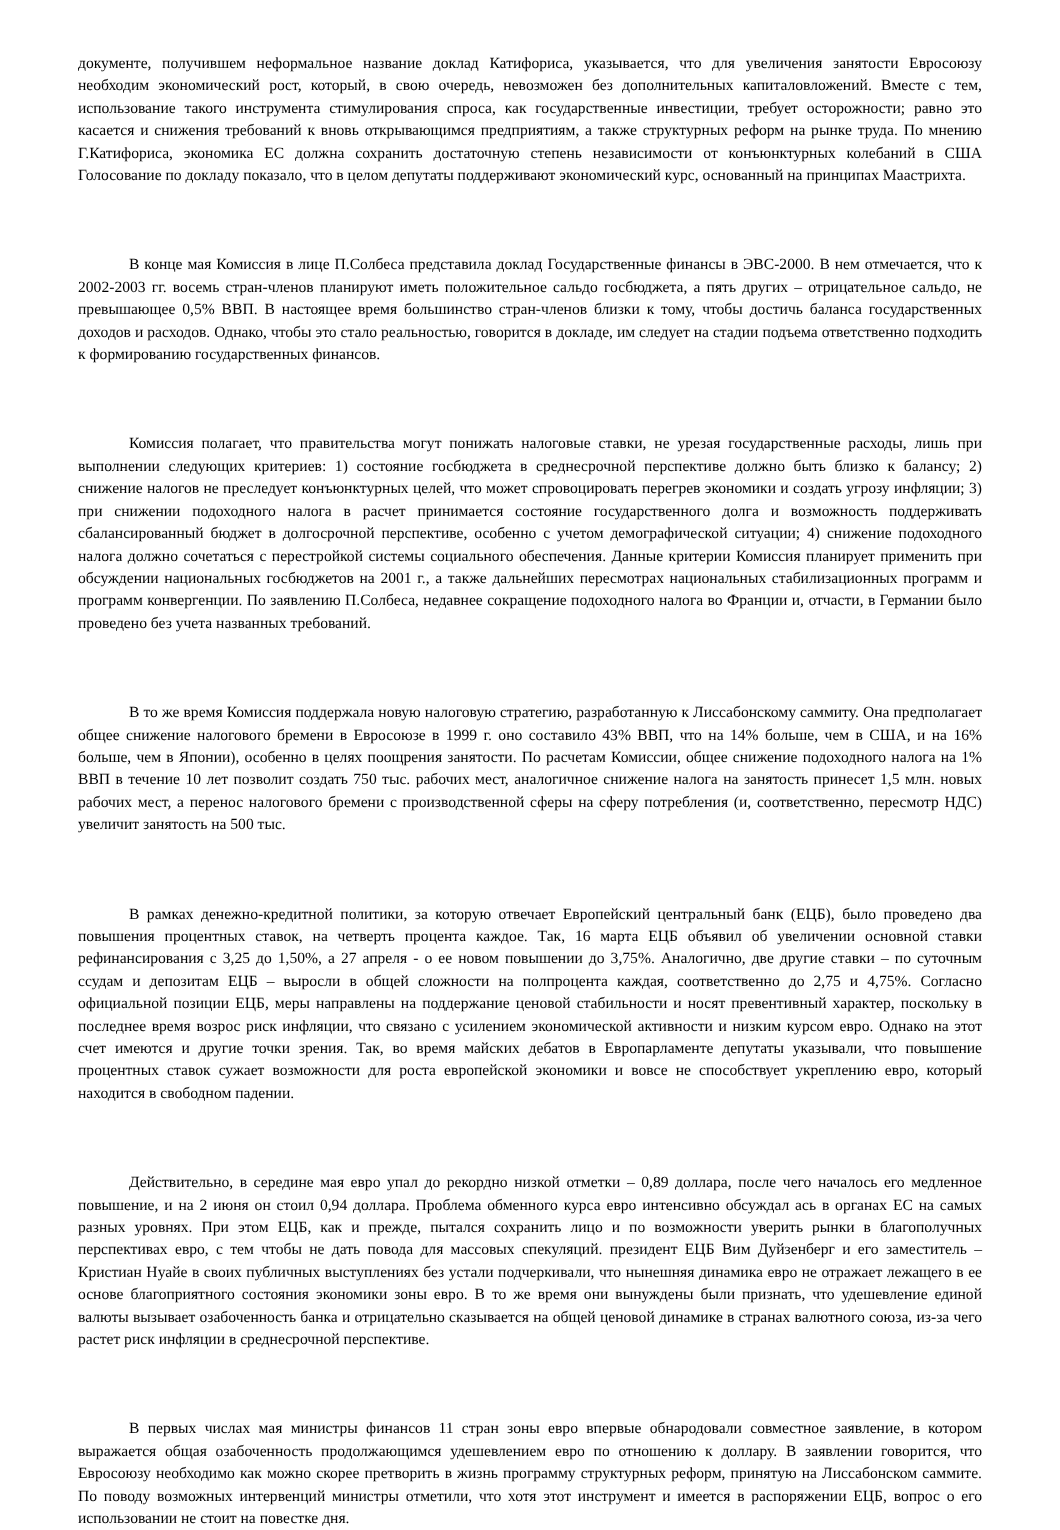документе, получившем неформальное название доклад Катифориса, указывается, что для увеличения занятости Евросоюзу необходим экономический рост, который, в свою очередь, невозможен без дополнительных капиталовложений. Вместе с тем, использование такого инструмента стимулирования спроса, как государственные инвестиции, требует осторожности; равно это касается и снижения требований к вновь открывающимся предприятиям, а также структурных реформ на рынке труда. По мнению Г.Катифориса, экономика ЕС должна сохранить достаточную степень независимости от конъюнктурных колебаний в США Голосование по докладу показало, что в целом депутаты поддерживают экономический курс, основанный на принципах Маастрихта.
В конце мая Комиссия в лице П.Солбеса представила доклад Государственные финансы в ЭВС-2000. В нем отмечается, что к 2002-2003 гг. восемь стран-членов планируют иметь положительное сальдо госбюджета, а пять других – отрицательное сальдо, не превышающее 0,5% ВВП. В настоящее время большинство стран-членов близки к тому, чтобы достичь баланса государственных доходов и расходов. Однако, чтобы это стало реальностью, говорится в докладе, им следует на стадии подъема ответственно подходить к формированию государственных финансов.
Комиссия полагает, что правительства могут понижать налоговые ставки, не урезая государственные расходы, лишь при выполнении следующих критериев: 1) состояние госбюджета в среднесрочной перспективе должно быть близко к балансу; 2) снижение налогов не преследует конъюнктурных целей, что может спровоцировать перегрев экономики и создать угрозу инфляции; 3) при снижении подоходного налога в расчет принимается состояние государственного долга и возможность поддерживать сбалансированный бюджет в долгосрочной перспективе, особенно с учетом демографической ситуации; 4) снижение подоходного налога должно сочетаться с перестройкой системы социального обеспечения. Данные критерии Комиссия планирует применить при обсуждении национальных госбюджетов на 2001 г., а также дальнейших пересмотрах национальных стабилизационных программ и программ конвергенции. По заявлению П.Солбеса, недавнее сокращение подоходного налога во Франции и, отчасти, в Германии было проведено без учета названных требований.
В то же время Комиссия поддержала новую налоговую стратегию, разработанную к Лиссабонскому саммиту. Она предполагает общее снижение налогового бремени в Евросоюзе в 1999 г. оно составило 43% ВВП, что на 14% больше, чем в США, и на 16% больше, чем в Японии), особенно в целях поощрения занятости. По расчетам Комиссии, общее снижение подоходного налога на 1% ВВП в течение 10 лет позволит создать 750 тыс. рабочих мест, аналогичное снижение налога на занятость принесет 1,5 млн. новых рабочих мест, а перенос налогового бремени с производственной сферы на сферу потребления (и, соответственно, пересмотр НДС) увеличит занятость на 500 тыс.
В рамках денежно-кредитной политики, за которую отвечает Европейский центральный банк (ЕЦБ), было проведено два повышения процентных ставок, на четверть процента каждое. Так, 16 марта ЕЦБ объявил об увеличении основной ставки рефинансирования с 3,25 до 1,50%, а 27 апреля - о ее новом повышении до 3,75%. Аналогично, две другие ставки – по суточным ссудам и депозитам ЕЦБ – выросли в общей сложности на полпроцента каждая, соответственно до 2,75 и 4,75%. Согласно официальной позиции ЕЦБ, меры направлены на поддержание ценовой стабильности и носят превентивный характер, поскольку в последнее время возрос риск инфляции, что связано с усилением экономической активности и низким курсом евро. Однако на этот счет имеются и другие точки зрения. Так, во время майских дебатов в Европарламенте депутаты указывали, что повышение процентных ставок сужает возможности для роста европейской экономики и вовсе не способствует укреплению евро, который находится в свободном падении.
Действительно, в середине мая евро упал до рекордно низкой отметки – 0,89 доллара, после чего началось его медленное повышение, и на 2 июня он стоил 0,94 доллара. Проблема обменного курса евро интенсивно обсуждал ась в органах ЕС на самых разных уровнях. При этом ЕЦБ, как и прежде, пытался сохранить лицо и по возможности уверить рынки в благополучных перспективах евро, с тем чтобы не дать повода для массовых спекуляций. президент ЕЦБ Вим Дуйзенберг и его заместитель – Кристиан Нуайе в своих публичных выступлениях без устали подчеркивали, что нынешняя динамика евро не отражает лежащего в ее основе благоприятного состояния экономики зоны евро. В то же время они вынуждены были признать, что удешевление единой валюты вызывает озабоченность банка и отрицательно сказывается на общей ценовой динамике в странах валютного союза, из-за чего растет риск инфляции в среднесрочной перспективе.
В первых числах мая министры финансов 11 стран зоны евро впервые обнародовали совместное заявление, в котором выражается общая озабоченность продолжающимся удешевлением евро по отношению к доллару. В заявлении говорится, что Евросоюзу необходимо как можно скорее претворить в жизнь программу структурных реформ, принятую на Лиссабонском саммите. По поводу возможных интервенций министры отметили, что хотя этот инструмент и имеется в распоряжении ЕЦБ, вопрос о его использовании не стоит на повестке дня.